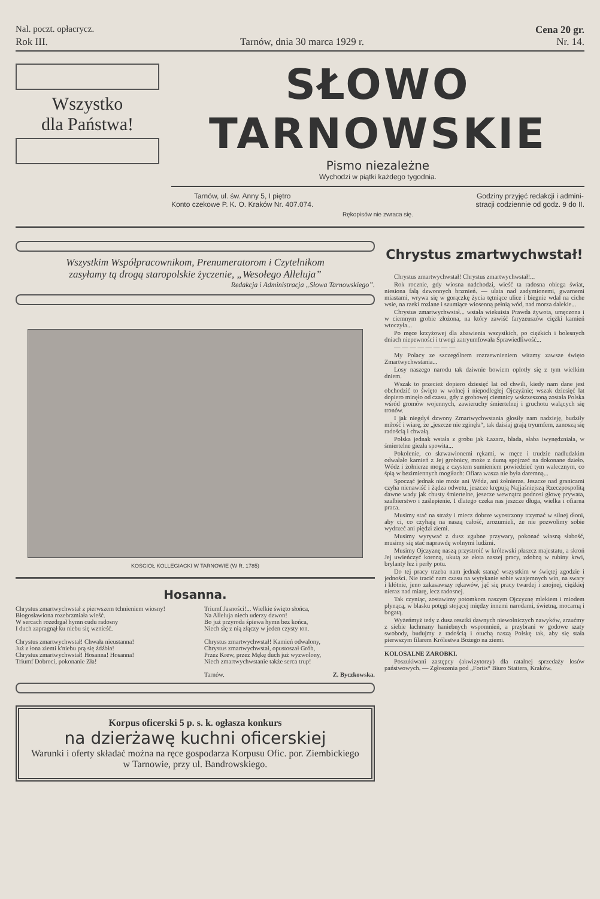Nal. poczt. opłacrycz. Cena 20 gr.
Rok III. Tarnów, dnia 30 marca 1929 r. Nr. 14.
Wszystko
dla Państwa!
SŁOWO TARNOWSKIE
Pismo niezależne
Wychodzi w piątki każdego tygodnia.
Tarnów, ul. św. Anny 5, I piętro
Konto czekowe P. K. O. Kraków Nr. 407.074.
Godziny przyjęć redakcji i admini-
stracji codziennie od godz. 9 do II.
Rękopisów nie zwraca się.
Wszystkim Współpracownikom, Prenumeratorom i Czytelnikom
zasyłamy tą drogą staropolskie życzenie, „Wesołego Alleluja”
Redakcja i Administracja „Słowa Tarnowskiego”.
KOŚCIÓŁ KOLLEGIACKI W TARNOWIE (W R. 1785)
Hosanna.
Chrystus zmartwychwstał z pierwszem tchnieniem wiosny!
Błogosławiona rozebrzmiała wieść.
W sercach rozedrgał hymn cudu radosny
I duch zapragnął ku niebu się wznieść.
Chrystus zmartwychwstał! Chwała nieustanna!
Już z łona ziemi k'niebu prą się źdźbła!
Chrystus zmartwychwstał! Hosanna! Hosanna!
Triumf Dobroci, pokonanie Zła!
Triumf Jasności!... Wielkie święto słońca,
Na Alleluja niech uderzy dzwon!
Bo już przyroda śpiewa hymn bez końca,
Niech się z nią złączy w jeden czysty ton.
Chrystus zmartwychwstał! Kamień odwalony,
Chrystus zmartwychwstał, opustoszał Grób,
Przez Krew, przez Mękę duch już wyzwolony,
Niech zmartwychwstanie także serca trup!
Tarnów. Z. Byczkowska.
Korpus oficerski 5 p. s. k. ogłasza konkurs
na dzierżawę kuchni oficerskiej
Warunki i oferty składać można na ręce gospodarza Korpusu Ofic. por. Ziembickiego
w Tarnowie, przy ul. Bandrowskiego.
Chrystus zmartwychwstał!
Chrystus zmartwychwstał! Chrystus zmartwychwstał!...
Rok rocznie, gdy wiosna nadchodzi, wieść ta radosna obiega świat, niesiona falą dzwonnych brzmień. — ulata nad zadymionemi, gwarnemi miastami, wrywa się w gorączkę życia tętniące ulice i biegnie wdal na ciche wsie, na rzeki rozlane i szumiące wiosenną pełnią wód, nad morza dalekie...
Chrystus zmartwychwstał... wstała wiekuista Prawda żywota, umęczona i w ciemnym grobie złożona, na który zawiść faryzeuszów ciężki kamień wtoczyła...
Po męce krzyżowej dla zbawienia wszystkich, po ciężkich i bolesnych dniach niepewności i trwogi zatryumfowała Sprawiedliwość...
— — — — — — — —
My Polacy ze szczególnem rozrzewnieniem witamy zawsze święto Zmartwychwstania...
Losy naszego narodu tak dziwnie bowiem oplotły się z tym wielkim dniem.
Wszak to przecież dopiero dziesięć lat od chwili, kiedy nam dane jest obchodzić to święto w wolnej i niepodległej Ojczyźnie; wszak dziesięć lat dopiero minęło od czasu, gdy z grobowej ciemnicy wskrzeszoną została Polska wśród gromów wojennych, zawieruchy śmiertelnej i gruchotu walących się tronów.
I jak niegdyś dzwony Zmartwychwstania głosiły nam nadzieję, budziły miłość i wiarę, że „jeszcze nie zginęła“, tak dzisiaj grają tryumfem, zanoszą się radością i chwałą.
Polska jednak wstała z grobu jak Łazarz, blada, słaba iwynędzniała, w śmiertelne giezła spowita...
Pokolenie, co skrwawionemi rękami, w męce i trudzie nadludzkim odwalało kamień z Jej grobnicy, może z dumą spojrzeć na dokonane dzieło. Wódz i żołnierze mogą z czystem sumieniem powiedzieć tym walecznym, co śpią w bezimiennych mogiłach: Ofiara wasza nie była daremną...
Spocząć jednak nie może ani Wódz, ani żołnierze. Jeszcze nad granicami czyha nienawiść i żądza odwetu, jeszcze krępują Najjaśniejszą Rzeczpospolitą dawne wady jak chusty śmiertelne, jeszcze wewnątrz podnosi głowę prywata, szalbierstwo i zaślepienie. I dlatego czeka nas jeszcze długa, wielka i ofiarna praca.
Musimy stać na straży i miecz dobrze wyostrzony trzymać w silnej dłoni, aby ci, co czyhają na naszą całość, zrozumieli, że nie pozwolimy sobie wydrzeć ani piędzi ziemi.
Musimy wyrywać z dusz zgubne przywary, pokonać własną słabość, musimy się stać naprawdę wolnymi ludźmi.
Musimy Ojczyznę naszą przystroić w królewski płaszcz majestatu, a skroń Jej uwieńczyć koroną, ukutą ze złota naszej pracy, zdobną w rubiny krwi, brylanty łez i perły potu.
Do tej pracy trzeba nam jednak stanąć wszystkim w świętej zgodzie i jedności. Nie tracić nam czasu na wytykanie sobie wzajemnych win, na swary i kłótnie, jeno zakasawszy rękawów, jąć się pracy twardej i znojnej, ciężkiej nieraz nad miarę, lecz radosnej.
Tak czyniąc, zostawimy potomkom naszym Ojczyznę mlekiem i miodem płynącą, w blasku potęgi stojącej między innemi narodami, świetną, mocarną i bogatą.
Wyżeńmyż tedy z dusz resztki dawnych niewolniczych nawyków, zrzućmy z siebie łachmany haniebnych wspomnień, a przybrani w godowe szaty swobody, budujmy z radością i otuchą naszą Polskę tak, aby się stała pierwszym filarem Królestwa Bożego na ziemi.
KOLOSALNE ZAROBKI.
Poszukiwani zastępcy (akwizytorzy) dla ratalnej sprzedaży losów państwowych. — Zgłoszenia pod „Fortis“ Biuro Stattera, Kraków.